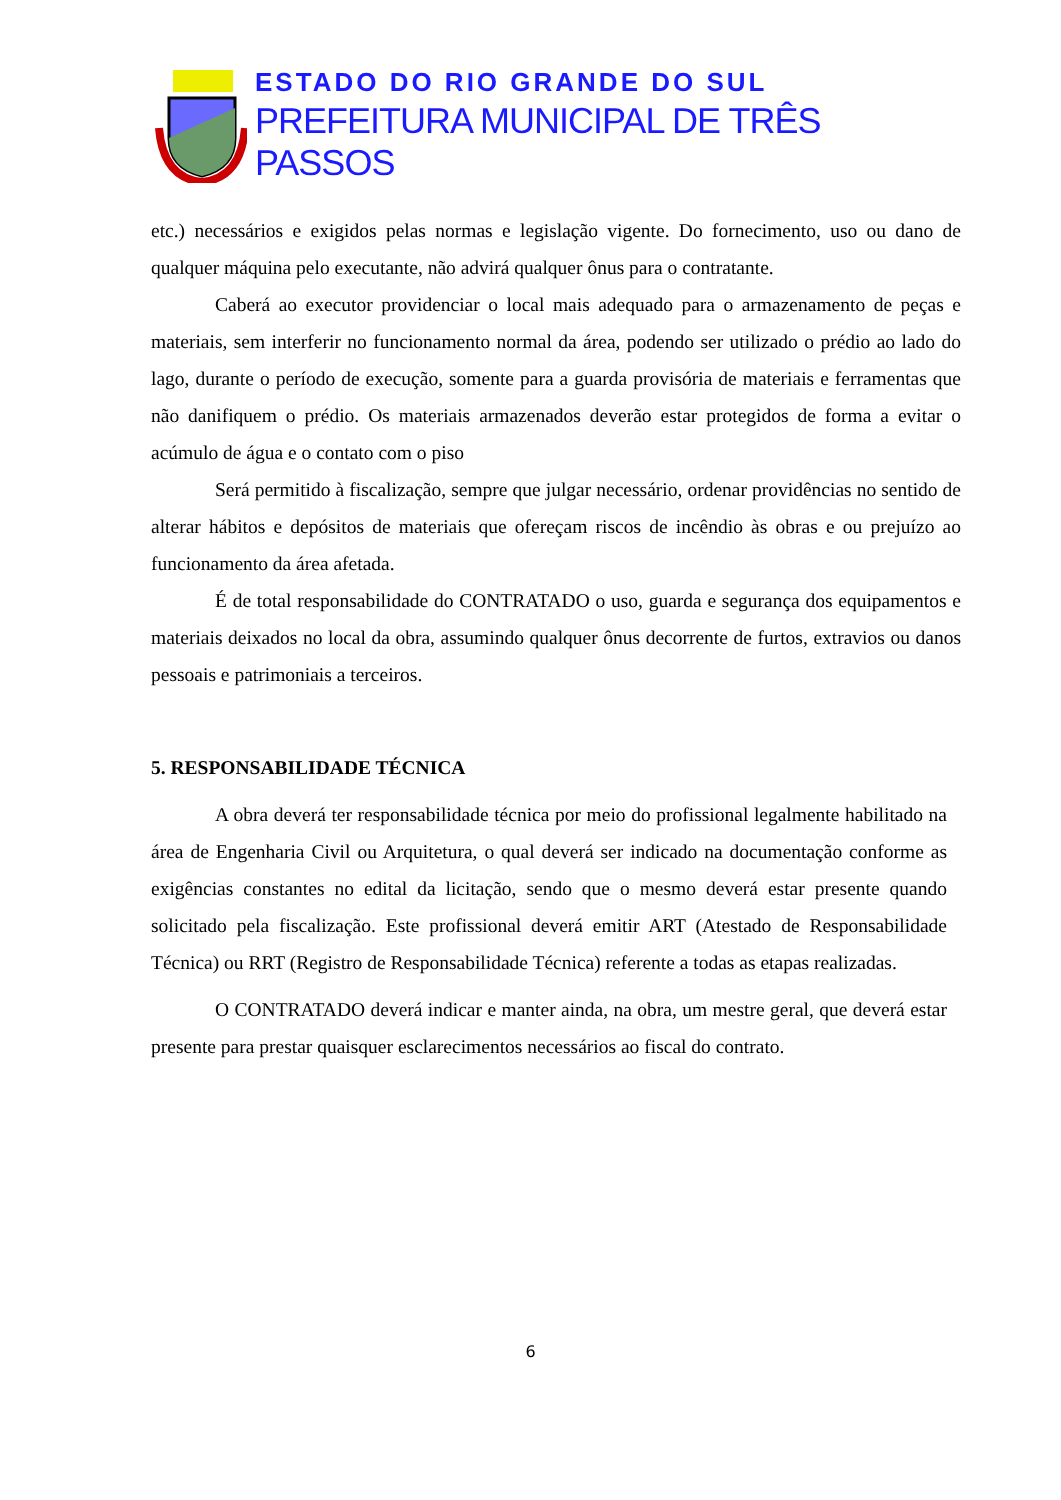ESTADO DO RIO GRANDE DO SUL
PREFEITURA MUNICIPAL DE TRÊS PASSOS
etc.) necessários e exigidos pelas normas e legislação vigente. Do fornecimento, uso ou dano de qualquer máquina pelo executante, não advirá qualquer ônus para o contratante.
Caberá ao executor providenciar o local mais adequado para o armazenamento de peças e materiais, sem interferir no funcionamento normal da área, podendo ser utilizado o prédio ao lado do lago, durante o período de execução, somente para a guarda provisória de materiais e ferramentas que não danifiquem o prédio. Os materiais armazenados deverão estar protegidos de forma a evitar o acúmulo de água e o contato com o piso
Será permitido à fiscalização, sempre que julgar necessário, ordenar providências no sentido de alterar hábitos e depósitos de materiais que ofereçam riscos de incêndio às obras e ou prejuízo ao funcionamento da área afetada.
É de total responsabilidade do CONTRATADO o uso, guarda e segurança dos equipamentos e materiais deixados no local da obra, assumindo qualquer ônus decorrente de furtos, extravios ou danos pessoais e patrimoniais a terceiros.
5. RESPONSABILIDADE TÉCNICA
A obra deverá ter responsabilidade técnica por meio do profissional legalmente habilitado na área de Engenharia Civil ou Arquitetura, o qual deverá ser indicado na documentação conforme as exigências constantes no edital da licitação, sendo que o mesmo deverá estar presente quando solicitado pela fiscalização. Este profissional deverá emitir ART (Atestado de Responsabilidade Técnica) ou RRT (Registro de Responsabilidade Técnica) referente a todas as etapas realizadas.
O CONTRATADO deverá indicar e manter ainda, na obra, um mestre geral, que deverá estar presente para prestar quaisquer esclarecimentos necessários ao fiscal do contrato.
6